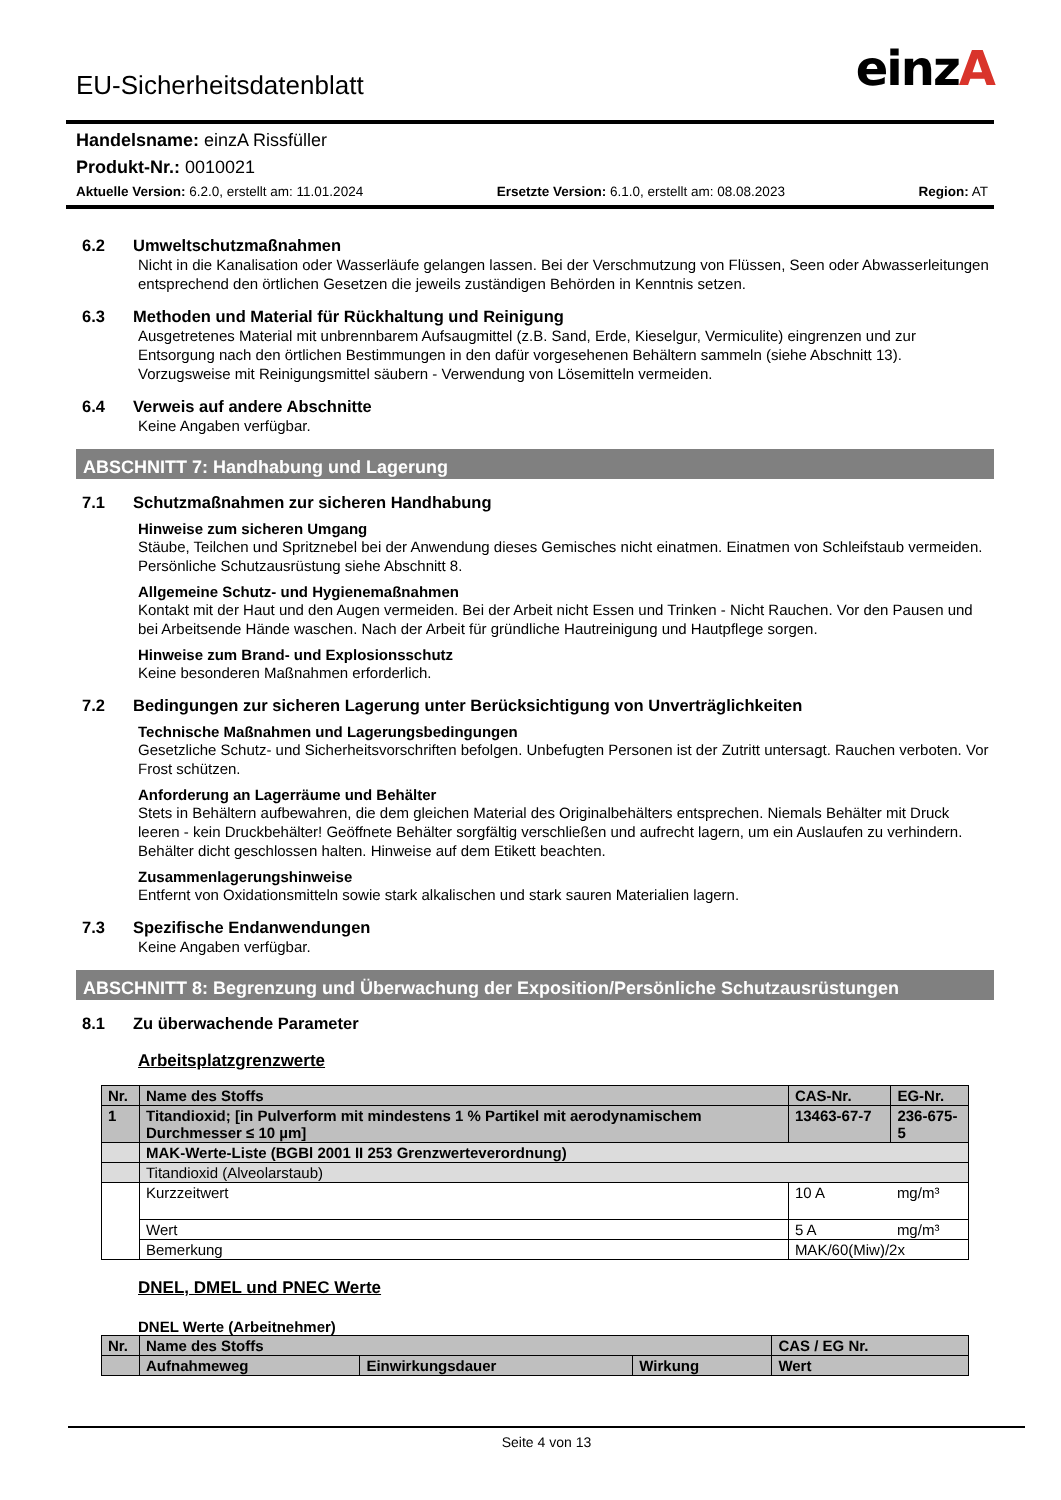EU-Sicherheitsdatenblatt einzA
Handelsname: einzA Rissfüller
Produkt-Nr.: 0010021
Aktuelle Version: 6.2.0, erstellt am: 11.01.2024 Ersetzte Version: 6.1.0, erstellt am: 08.08.2023 Region: AT
6.2 Umweltschutzmaßnahmen
Nicht in die Kanalisation oder Wasserläufe gelangen lassen. Bei der Verschmutzung von Flüssen, Seen oder Abwasserleitungen entsprechend den örtlichen Gesetzen die jeweils zuständigen Behörden in Kenntnis setzen.
6.3 Methoden und Material für Rückhaltung und Reinigung
Ausgetretenes Material mit unbrennbarem Aufsaugmittel (z.B. Sand, Erde, Kieselgur, Vermiculite) eingrenzen und zur Entsorgung nach den örtlichen Bestimmungen in den dafür vorgesehenen Behältern sammeln (siehe Abschnitt 13). Vorzugsweise mit Reinigungsmittel säubern - Verwendung von Lösemitteln vermeiden.
6.4 Verweis auf andere Abschnitte
Keine Angaben verfügbar.
ABSCHNITT 7: Handhabung und Lagerung
7.1 Schutzmaßnahmen zur sicheren Handhabung
Hinweise zum sicheren Umgang
Stäube, Teilchen und Spritznebel bei der Anwendung dieses Gemisches nicht einatmen. Einatmen von Schleifstaub vermeiden. Persönliche Schutzausrüstung siehe Abschnitt 8.
Allgemeine Schutz- und Hygienemaßnahmen
Kontakt mit der Haut und den Augen vermeiden. Bei der Arbeit nicht Essen und Trinken - Nicht Rauchen. Vor den Pausen und bei Arbeitsende Hände waschen. Nach der Arbeit für gründliche Hautreinigung und Hautpflege sorgen.
Hinweise zum Brand- und Explosionsschutz
Keine besonderen Maßnahmen erforderlich.
7.2 Bedingungen zur sicheren Lagerung unter Berücksichtigung von Unverträglichkeiten
Technische Maßnahmen und Lagerungsbedingungen
Gesetzliche Schutz- und Sicherheitsvorschriften befolgen. Unbefugten Personen ist der Zutritt untersagt. Rauchen verboten. Vor Frost schützen.
Anforderung an Lagerräume und Behälter
Stets in Behältern aufbewahren, die dem gleichen Material des Originalbehälters entsprechen. Niemals Behälter mit Druck leeren - kein Druckbehälter! Geöffnete Behälter sorgfältig verschließen und aufrecht lagern, um ein Auslaufen zu verhindern. Behälter dicht geschlossen halten. Hinweise auf dem Etikett beachten.
Zusammenlagerungshinweise
Entfernt von Oxidationsmitteln sowie stark alkalischen und stark sauren Materialien lagern.
7.3 Spezifische Endanwendungen
Keine Angaben verfügbar.
ABSCHNITT 8: Begrenzung und Überwachung der Exposition/Persönliche Schutzausrüstungen
8.1 Zu überwachende Parameter
Arbeitsplatzgrenzwerte
| Nr. | Name des Stoffs | CAS-Nr. | | EG-Nr. |
| 1 | Titandioxid; [in Pulverform mit mindestens 1 % Partikel mit aerodynamischem Durchmesser ≤ 10 µm] | 13463-67-7 | | 236-675-5 |
| | MAK-Werte-Liste (BGBl 2001 II 253 Grenzwerteverordnung) | | | |
| | Titandioxid (Alveolarstaub) | | | |
| | Kurzzeitwert | 10 A | mg/m³ | |
| | Wert | 5 A | mg/m³ | |
| | Bemerkung | MAK/60(Miw)/2x | | |
DNEL, DMEL und PNEC Werte
DNEL Werte (Arbeitnehmer)
| Nr. | Name des Stoffs | | | CAS / EG Nr. |
| | Aufnahmeweg | Einwirkungsdauer | Wirkung | Wert |
Seite 4 von 13